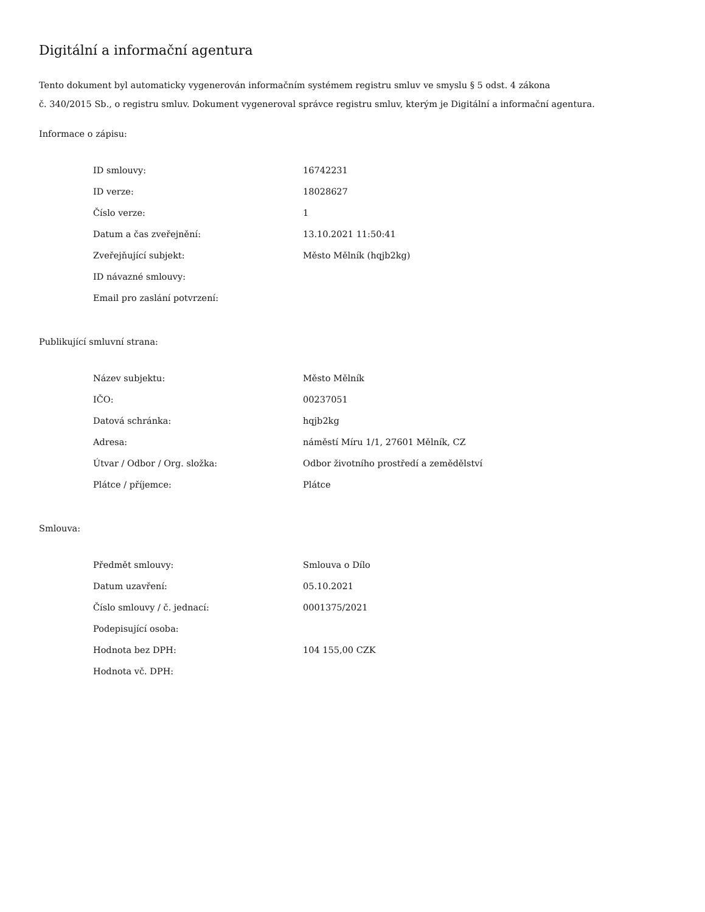Digitální a informační agentura
Tento dokument byl automaticky vygenerován informačním systémem registru smluv ve smyslu § 5 odst. 4 zákona
č. 340/2015 Sb., o registru smluv. Dokument vygeneroval správce registru smluv, kterým je Digitální a informační agentura.
Informace o zápisu:
| ID smlouvy: | 16742231 |
| ID verze: | 18028627 |
| Číslo verze: | 1 |
| Datum a čas zveřejnění: | 13.10.2021 11:50:41 |
| Zveřejňující subjekt: | Město Mělník (hqjb2kg) |
| ID návazné smlouvy: | |
| Email pro zaslání potvrzení: | |
Publikující smluvní strana:
| Název subjektu: | Město Mělník |
| IČO: | 00237051 |
| Datová schránka: | hqjb2kg |
| Adresa: | náměstí Míru 1/1, 27601 Mělník, CZ |
| Útvar / Odbor / Org. složka: | Odbor životního prostředí a zemědělství |
| Plátce / příjemce: | Plátce |
Smlouva:
| Předmět smlouvy: | Smlouva o Dílo |
| Datum uzavření: | 05.10.2021 |
| Číslo smlouvy / č. jednací: | 0001375/2021 |
| Podepisující osoba: | |
| Hodnota bez DPH: | 104 155,00 CZK |
| Hodnota vč. DPH: | |